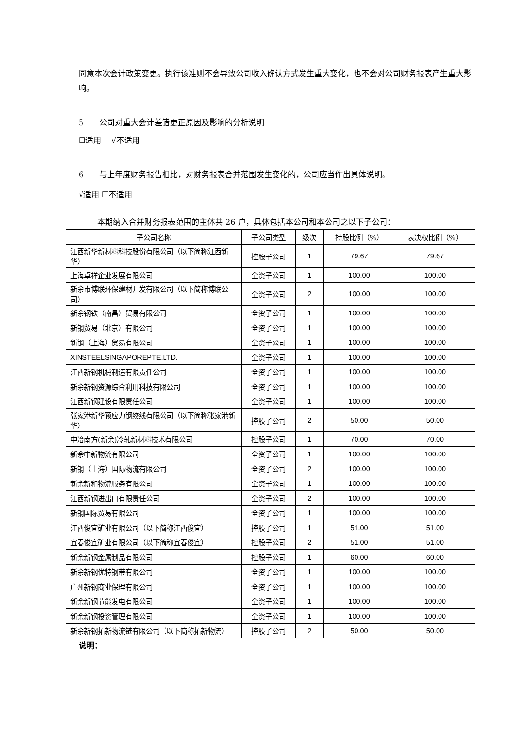同意本次会计政策变更。执行该准则不会导致公司收入确认方式发生重大变化，也不会对公司财务报表产生重大影响。
5　　公司对重大会计差错更正原因及影响的分析说明
☐适用　 √不适用
6　　与上年度财务报告相比，对财务报表合并范围发生变化的，公司应当作出具体说明。
√适用 ☐不适用
本期纳入合并财务报表范围的主体共 26 户，具体包括本公司和本公司之以下子公司：
| 子公司名称 | 子公司类型 | 级次 | 持股比例（%） | 表决权比例（%） |
| --- | --- | --- | --- | --- |
| 江西新华新材料科技股份有限公司（以下简称江西新华） | 控股子公司 | 1 | 79.67 | 79.67 |
| 上海卓祥企业发展有限公司 | 全资子公司 | 1 | 100.00 | 100.00 |
| 新余市博联环保建材开发有限公司（以下简称博联公司） | 全资子公司 | 2 | 100.00 | 100.00 |
| 新余钢铁（南昌）贸易有限公司 | 全资子公司 | 1 | 100.00 | 100.00 |
| 新钢贸易（北京）有限公司 | 全资子公司 | 1 | 100.00 | 100.00 |
| 新钢（上海）贸易有限公司 | 全资子公司 | 1 | 100.00 | 100.00 |
| XINSTEELSINGAPOREPTE.LTD. | 全资子公司 | 1 | 100.00 | 100.00 |
| 江西新钢机械制造有限责任公司 | 全资子公司 | 1 | 100.00 | 100.00 |
| 新余新钢资源综合利用科技有限公司 | 全资子公司 | 1 | 100.00 | 100.00 |
| 江西新钢建设有限责任公司 | 全资子公司 | 1 | 100.00 | 100.00 |
| 张家港新华预应力钢绞线有限公司（以下简称张家港新华） | 控股子公司 | 2 | 50.00 | 50.00 |
| 中冶南方(新余)冷轧新材料技术有限公司 | 控股子公司 | 1 | 70.00 | 70.00 |
| 新余中新物流有限公司 | 全资子公司 | 1 | 100.00 | 100.00 |
| 新钢（上海）国际物流有限公司 | 全资子公司 | 2 | 100.00 | 100.00 |
| 新余新和物流服务有限公司 | 全资子公司 | 1 | 100.00 | 100.00 |
| 江西新钢进出口有限责任公司 | 全资子公司 | 2 | 100.00 | 100.00 |
| 新钢国际贸易有限公司 | 全资子公司 | 1 | 100.00 | 100.00 |
| 江西俊宜矿业有限公司（以下简称江西俊宜） | 控股子公司 | 1 | 51.00 | 51.00 |
| 宜春俊宜矿业有限公司（以下简称宜春俊宜） | 控股子公司 | 2 | 51.00 | 51.00 |
| 新余新钢金属制品有限公司 | 控股子公司 | 1 | 60.00 | 60.00 |
| 新余新钢优特钢带有限公司 | 全资子公司 | 1 | 100.00 | 100.00 |
| 广州新钢商业保理有限公司 | 全资子公司 | 1 | 100.00 | 100.00 |
| 新余新钢节能发电有限公司 | 全资子公司 | 1 | 100.00 | 100.00 |
| 新余新钢投资管理有限公司 | 全资子公司 | 1 | 100.00 | 100.00 |
| 新余新钢拓新物流链有限公司（以下简称拓新物流） | 控股子公司 | 2 | 50.00 | 50.00 |
说明：